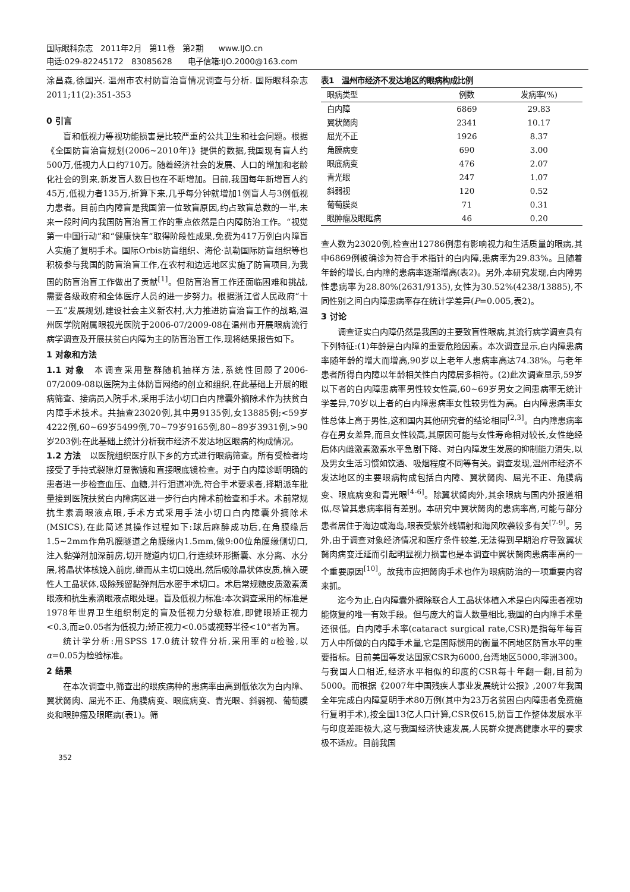国际眼科杂志　2011年2月　第11卷　第2期　　www.IJO.cn
电话:029-82245172　83085628　　电子信箱:IJO.2000@163.com
涂昌森,徐国兴. 温州市农村防盲治盲情况调查与分析. 国际眼科杂志 2011;11(2):351-353
0 引言
盲和低视力等视功能损害是比较严重的公共卫生和社会问题。根据《全国防盲治盲规划(2006~2010年)》提供的数据,我国现有盲人约500万,低视力人口约710万。随着经济社会的发展、人口的增加和老龄化社会的到来,新发盲人数目也在不断增加。目前,我国每年新增盲人约45万,低视力者135万,折算下来,几乎每分钟就增加1例盲人与3例低视力患者。目前白内障盲是我国第一位致盲原因,约占致盲总数的一半,未来一段时间内我国防盲治盲工作的重点依然是白内障防治工作。“视觉第一中国行动”和“健康快车”取得阶段性成果,免费为417万例白内障盲人实施了复明手术。国际Orbis防盲组织、海伦·凯勒国际防盲组织等也积极参与我国的防盲治盲工作,在农村和边远地区实施了防盲项目,为我国的防盲治盲工作做出了贡献<sup>[1]</sup>。但防盲治盲工作还面临困难和挑战,需要各级政府和全体医疗人员的进一步努力。根据浙江省人民政府“十一五”发展规划,建设社会主义新农村,大力推进防盲治盲工作的战略,温州医学院附属眼视光医院于2006-07/2009-08在温州市开展眼病流行病学调查及开展扶贫白内障为主的防盲治盲工作,现将结果报告如下。
1 对象和方法
1.1 对象　本调查采用整群随机抽样方法,系统性回顾了2006-07/2009-08以医院为主体防盲网络的创立和组织,在此基础上开展的眼病筛查、接病员入院手术,采用手法小切口白内障囊外摘除术作为扶贫白内障手术技术。共抽查23020例,其中男9135例,女13885例;<59岁4222例,60~69岁5499例,70~79岁9165例,80~89岁3931例,>90岁203例;在此基础上统计分析我市经济不发达地区眼病的构成情况。
1.2 方法　以医院组织医疗队下乡的方式进行眼病筛查。所有受检者均接受了手持式裂隙灯显微镜和直接眼底镜检查。对于白内障诊断明确的患者进一步检查血压、血糖,并行泪道冲洗,符合手术要求者,择期派车批量接到医院扶贫白内障病区进一步行白内障术前检查和手术。术前常规抗生素滴眼液点眼,手术方式采用手法小切口白内障囊外摘除术(MSICS),在此简述其操作过程如下:球后麻醉成功后,在角膜缘后1.5~2mm作角巩膜隧道之角膜缘内1.5mm,做9:00位角膜缘侧切口,注入黏弹剂加深前房,切开隧道内切口,行连续环形撕囊、水分离、水分层,将晶状体核娩入前房,继而从主切口娩出,然后吸除晶状体皮质,植入硬性人工晶状体,吸除残留黏弹剂后水密手术切口。术后常规糖皮质激素滴眼液和抗生素滴眼液点眼处理。盲及低视力标准:本次调查采用的标准是1978年世界卫生组织制定的盲及低视力分级标准,即健眼矫正视力<0.3,而≥0.05者为低视力;矫正视力<0.05或视野半径<10°者为盲。
统计学分析:用SPSS 17.0统计软件分析,采用率的u检验,以α=0.05为检验标准。
2 结果
在本次调查中,筛查出的眼疾病种的患病率由高到低依次为白内障、翼状胬肉、屈光不正、角膜病变、眼底病变、青光眼、斜弱视、葡萄膜炎和眼肿瘤及眼眶病(表1)。筛
表1　温州市经济不发达地区的眼病构成比例
| 眼病类型 | 例数 | 发病率(%) |
| --- | --- | --- |
| 白内障 | 6869 | 29.83 |
| 翼状胬肉 | 2341 | 10.17 |
| 屈光不正 | 1926 | 8.37 |
| 角膜病变 | 690 | 3.00 |
| 眼底病变 | 476 | 2.07 |
| 青光眼 | 247 | 1.07 |
| 斜弱视 | 120 | 0.52 |
| 葡萄膜炎 | 71 | 0.31 |
| 眼肿瘤及眼眶病 | 46 | 0.20 |
查人数为23020例,检查出12786例患有影响视力和生活质量的眼病,其中6869例被确诊为符合手术指针的白内障,患病率为29.83%。且随着年龄的增长,白内障的患病率逐渐增高(表2)。另外,本研究发现,白内障男性患病率为28.80%(2631/9135),女性为30.52%(4238/13885),不同性别之间白内障患病率存在统计学差异(P=0.005,表2)。
3 讨论
调查证实白内障仍然是我国的主要致盲性眼病,其流行病学调查具有下列特征:(1)年龄是白内障的重要危险因素。本次调查显示,白内障患病率随年龄的增大而增高,90岁以上老年人患病率高达74.38%。与老年患者所得白内障以年龄相关性白内障居多相符。(2)此次调查显示,59岁以下者的白内障患病率男性较女性高,60~69岁男女之间患病率无统计学差异,70岁以上者的白内障患病率女性较男性为高。白内障患病率女性总体上高于男性,这和国内其他研究者的结论相同<sup>[2,3]</sup>。白内障患病率存在男女差异,而且女性较高,其原因可能与女性寿命相对较长,女性绝经后体内雌激素激素水平急剧下降、对白内障发生发展的抑制能力消失,以及男女生活习惯如饮酒、吸烟程度不同等有关。调查发现,温州市经济不发达地区的主要眼病构成包括白内障、翼状胬肉、屈光不正、角膜病变、眼底病变和青光眼<sup>[4-6]</sup>。除翼状胬肉外,其余眼病与国内外报道相似,尽管其患病率稍有差别。本研究中翼状胬肉的患病率高,可能与部分患者居住于海边或海岛,眼表受紫外线辐射和海风吹袭较多有关<sup>[7-9]</sup>。另外,由于调查对象经济情况和医疗条件较差,无法得到早期治疗导致翼状胬肉病变迁延而引起明显视力损害也是本调查中翼状胬肉患病率高的一个重要原因<sup>[10]</sup>。故我市应把胬肉手术也作为眼病防治的一项重要内容来抓。
迄今为止,白内障囊外摘除联合人工晶状体植入术是白内障患者视功能恢复的唯一有效手段。但与庞大的盲人数量相比,我国的白内障手术量还很低。白内障手术率(cataract surgical rate,CSR)是指每年每百万人中所做的白内障手术量,它是国际惯用的衡量不同地区防盲水平的重要指标。目前美国等发达国家CSR为6000,台湾地区5000,非洲300。与我国人口相近,经济水平相似的印度的CSR每十年翻一翻,目前为5000。而根据《2007年中国残疾人事业发展统计公报》,2007年我国全年完成白内障复明手术80万例(其中为23万名贫困白内障患者免费施行复明手术),按全国13亿人口计算,CSR仅615,防盲工作整体发展水平与印度差距极大,这与我国经济快速发展,人民群众提高健康水平的要求极不适应。目前我国
352